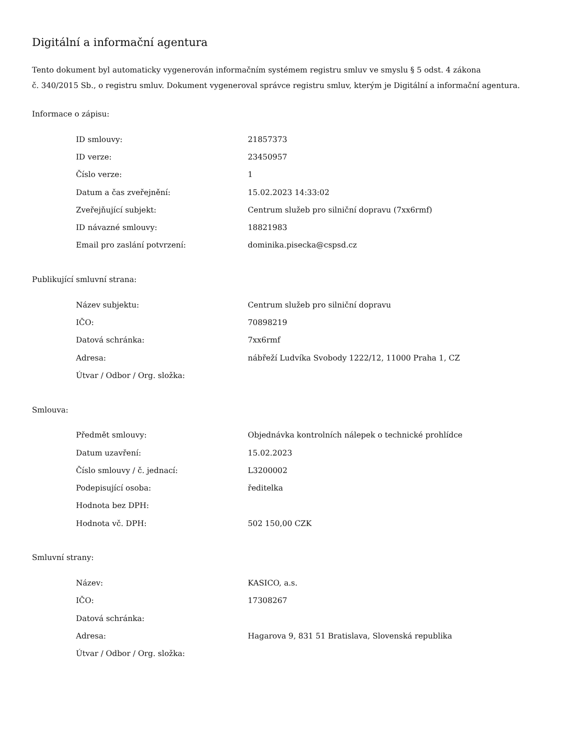Digitální a informační agentura
Tento dokument byl automaticky vygenerován informačním systémem registru smluv ve smyslu § 5 odst. 4 zákona
č. 340/2015 Sb., o registru smluv. Dokument vygeneroval správce registru smluv, kterým je Digitální a informační agentura.
Informace o zápisu:
| ID smlouvy: | 21857373 |
| ID verze: | 23450957 |
| Číslo verze: | 1 |
| Datum a čas zveřejnění: | 15.02.2023 14:33:02 |
| Zveřejňující subjekt: | Centrum služeb pro silniční dopravu (7xx6rmf) |
| ID návazné smlouvy: | 18821983 |
| Email pro zaslání potvrzení: | dominika.pisecka@cspsd.cz |
Publikující smluvní strana:
| Název subjektu: | Centrum služeb pro silniční dopravu |
| IČO: | 70898219 |
| Datová schránka: | 7xx6rmf |
| Adresa: | nábřeží Ludvíka Svobody 1222/12, 11000 Praha 1, CZ |
| Útvar / Odbor / Org. složka: | |
Smlouva:
| Předmět smlouvy: | Objednávka kontrolních nálepek o technické prohlídce |
| Datum uzavření: | 15.02.2023 |
| Číslo smlouvy / č. jednací: | L3200002 |
| Podepisující osoba: | ředitelka |
| Hodnota bez DPH: | |
| Hodnota vč. DPH: | 502 150,00 CZK |
Smluvní strany:
| Název: | KASICO, a.s. |
| IČO: | 17308267 |
| Datová schránka: | |
| Adresa: | Hagarova 9, 831 51 Bratislava, Slovenská republika |
| Útvar / Odbor / Org. složka: | |